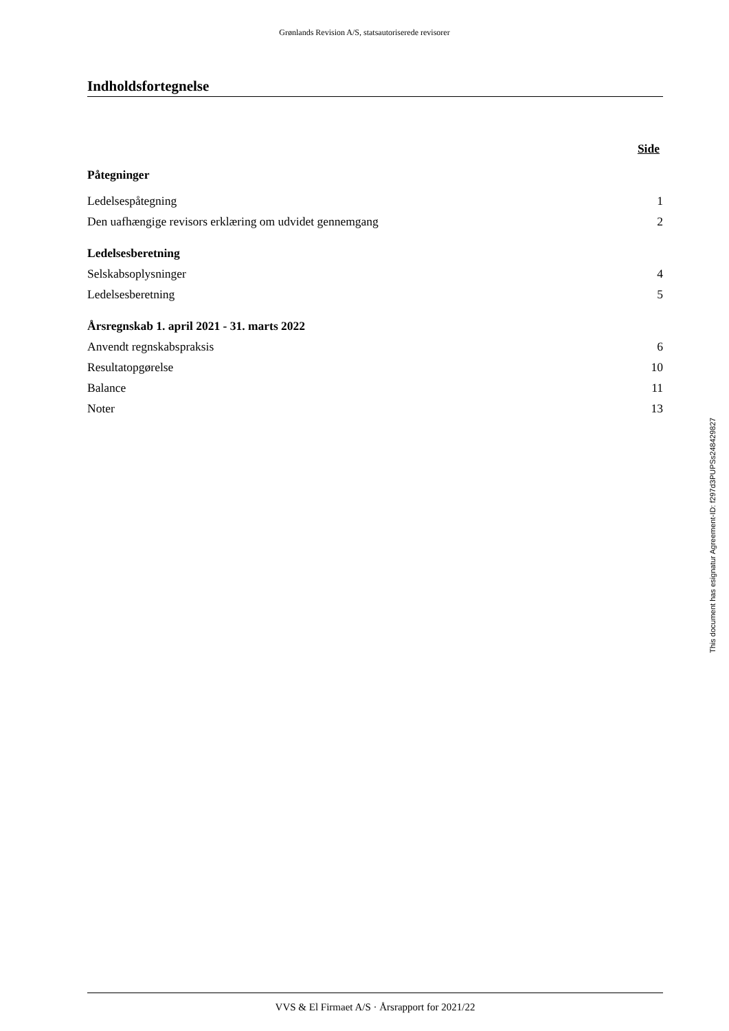Grønlands Revision A/S, statsautoriserede revisorer
Indholdsfortegnelse
| | Side |
| Påtegninger | |
| Ledelsespåtegning | 1 |
| Den uafhængige revisors erklæring om udvidet gennemgang | 2 |
| Ledelsesberetning | |
| Selskabsoplysninger | 4 |
| Ledelsesberetning | 5 |
| Årsregnskab 1. april 2021 - 31. marts 2022 | |
| Anvendt regnskabspraksis | 6 |
| Resultatopgørelse | 10 |
| Balance | 11 |
| Noter | 13 |
This document has esignatur Agreement-ID: f297d3PUPSs248429827
VVS & El Firmaet A/S · Årsrapport for 2021/22